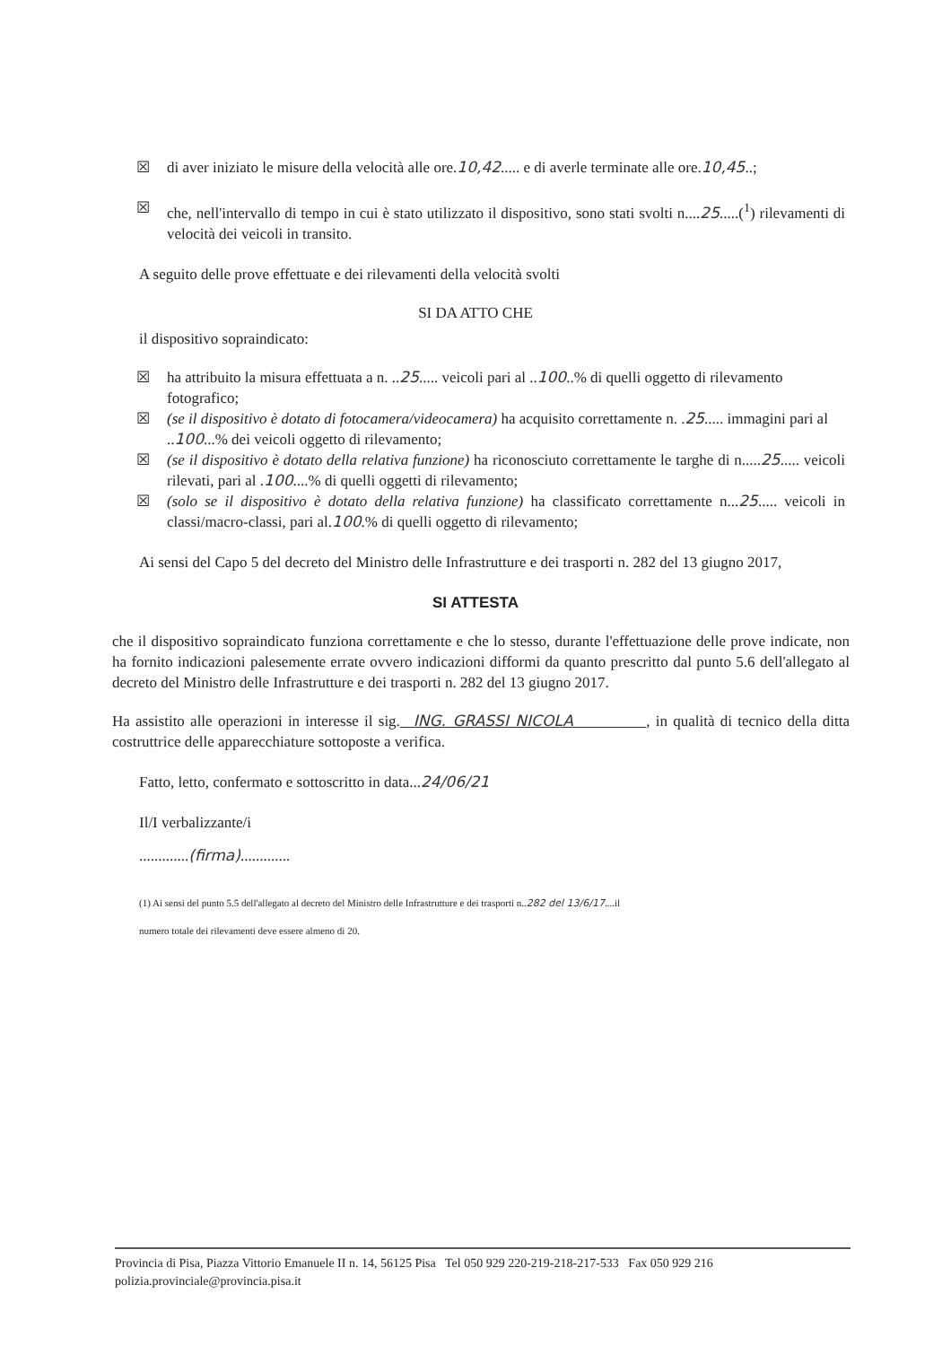☒ di aver iniziato le misure della velocità alle ore.10,42..... e di averle terminate alle ore.10,45..;
☒ che, nell'intervallo di tempo in cui è stato utilizzato il dispositivo, sono stati svolti n....25.....(<sup>1</sup>) rilevamenti di velocità dei veicoli in transito.
A seguito delle prove effettuate e dei rilevamenti della velocità svolti
SI DA ATTO CHE
il dispositivo sopraindicato:
☒ ha attribuito la misura effettuata a n. ..25..... veicoli pari al ..100..% di quelli oggetto di rilevamento fotografico;
☒ (se il dispositivo è dotato di fotocamera/videocamera) ha acquisito correttamente n. .25..... immagini pari al ..100...% dei veicoli oggetto di rilevamento;
☒ (se il dispositivo è dotato della relativa funzione) ha riconosciuto correttamente le targhe di n.....25..... veicoli rilevati, pari al .100....% di quelli oggetti di rilevamento;
☒ (solo se il dispositivo è dotato della relativa funzione) ha classificato correttamente n...25..... veicoli in classi/macro-classi, pari al.100.% di quelli oggetto di rilevamento;
Ai sensi del Capo 5 del decreto del Ministro delle Infrastrutture e dei trasporti n. 282 del 13 giugno 2017,
SI ATTESTA
che il dispositivo sopraindicato funziona correttamente e che lo stesso, durante l'effettuazione delle prove indicate, non ha fornito indicazioni palesemente errate ovvero indicazioni difformi da quanto prescritto dal punto 5.6 dell'allegato al decreto del Ministro delle Infrastrutture e dei trasporti n. 282 del 13 giugno 2017.
Ha assistito alle operazioni in interesse il sig. ING. GRASSI NICOLA , in qualità di tecnico della ditta costruttrice delle apparecchiature sottoposte a verifica.
Fatto, letto, confermato e sottoscritto in data...24/06/21
Il/I verbalizzante/i
.............(firma).............
(1) Ai sensi del punto 5.5 dell'allegato al decreto del Ministro delle Infrastrutture e dei trasporti n..282 del 13/6/17....il
numero totale dei rilevamenti deve essere almeno di 20.
Provincia di Pisa, Piazza Vittorio Emanuele II n. 14, 56125 Pisa Tel 050 929 220-219-218-217-533 Fax 050 929 216
polizia.provinciale@provincia.pisa.it